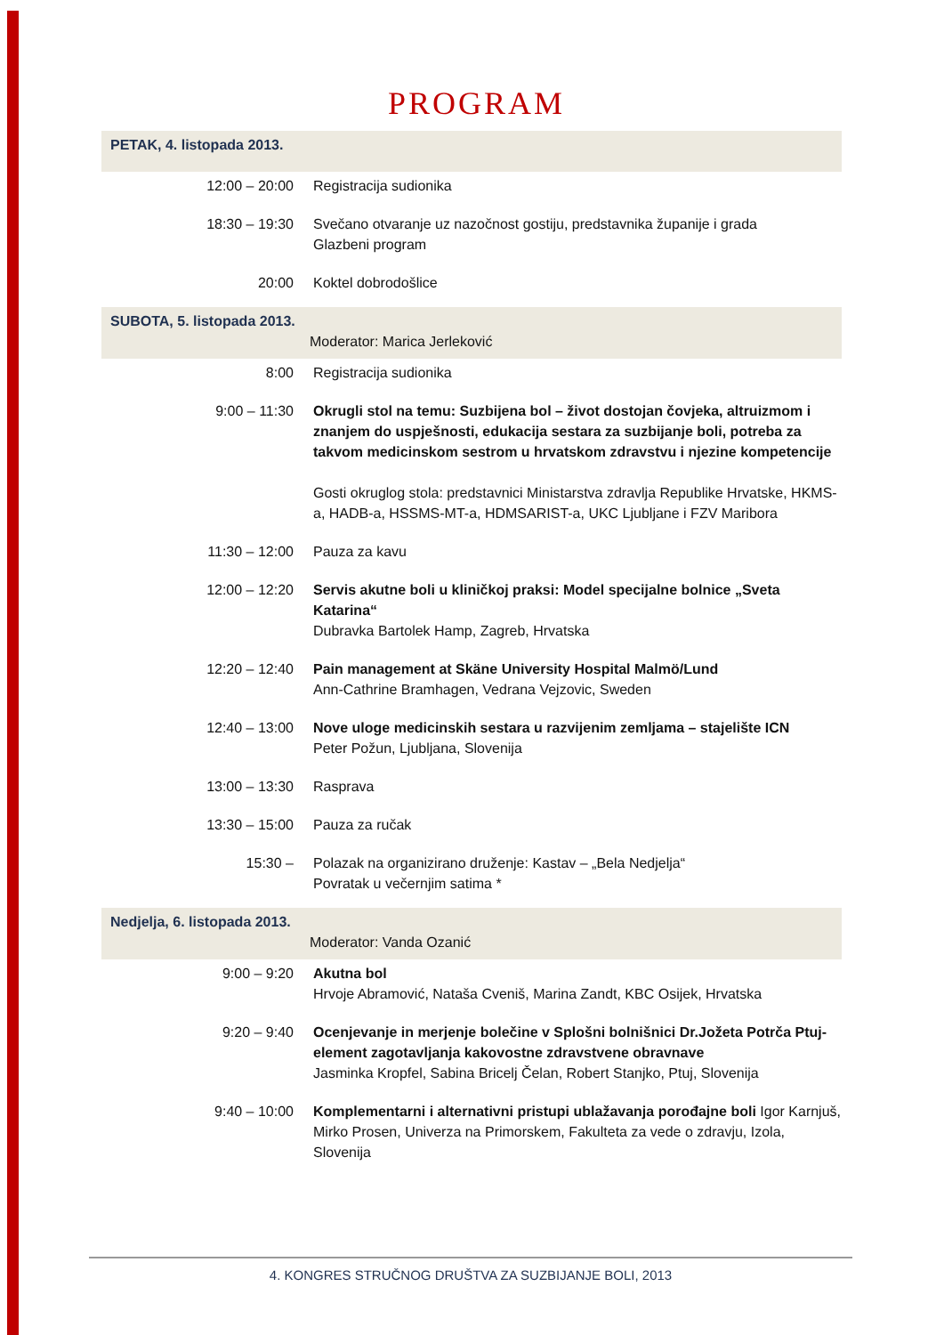PROGRAM
| PETAK, 4. listopada 2013. | |
| 12:00 – 20:00 | Registracija sudionika |
| 18:30 – 19:30 | Svečano otvaranje uz nazočnost gostiju, predstavnika županije i grada Glazbeni program |
| 20:00 | Koktel dobrodošlice |
| SUBOTA, 5. listopada 2013. Moderator: Marica Jerleković | |
| 8:00 | Registracija sudionika |
| 9:00 – 11:30 | Okrugli stol na temu: Suzbijena bol – život dostojan čovjeka, altruizmom i znanjem do uspješnosti, edukacija sestara za suzbijanje boli, potreba za takvom medicinskom sestrom u hrvatskom zdravstvu i njezine kompetencije Gosti okruglog stola: predstavnici Ministarstva zdravlja Republike Hrvatske, HKMS-a, HADB-a, HSSMS-MT-a, HDMSARIST-a, UKC Ljubljane i FZV Maribora |
| 11:30 – 12:00 | Pauza za kavu |
| 12:00 – 12:20 | Servis akutne boli u kliničkoj praksi: Model specijalne bolnice „Sveta Katarina“ Dubravka Bartolek Hamp, Zagreb, Hrvatska |
| 12:20 – 12:40 | Pain management at Skäne University Hospital Malmö/Lund Ann-Cathrine Bramhagen, Vedrana Vejzovic, Sweden |
| 12:40 – 13:00 | Nove uloge medicinskih sestara u razvijenim zemljama – stajelište ICN Peter Požun, Ljubljana, Slovenija |
| 13:00 – 13:30 | Rasprava |
| 13:30 – 15:00 | Pauza za ručak |
| 15:30 – | Polazak na organizirano druženje: Kastav – „Bela Nedjelja“ Povratak u večernjim satima * |
| Nedjelja, 6. listopada 2013. Moderator: Vanda Ozanić | |
| 9:00 – 9:20 | Akutna bol Hrvoje Abramović, Nataša Cveniš, Marina Zandt, KBC Osijek, Hrvatska |
| 9:20 – 9:40 | Ocenjevanje in merjenje bolečine v Splošni bolnišnici Dr.Jožeta Potrča Ptuj-element zagotavljanja kakovostne zdravstvene obravnave Jasminka Kropfel, Sabina Bricelj Čelan, Robert Stanjko, Ptuj, Slovenija |
| 9:40 – 10:00 | Komplementarni i alternativni pristupi ublažavanja porođajne boli Igor Karnjuš, Mirko Prosen, Univerza na Primorskem, Fakulteta za vede o zdravju, Izola, Slovenija |
4. KONGRES STRUČNOG DRUŠTVA ZA SUZBIJANJE BOLI, 2013